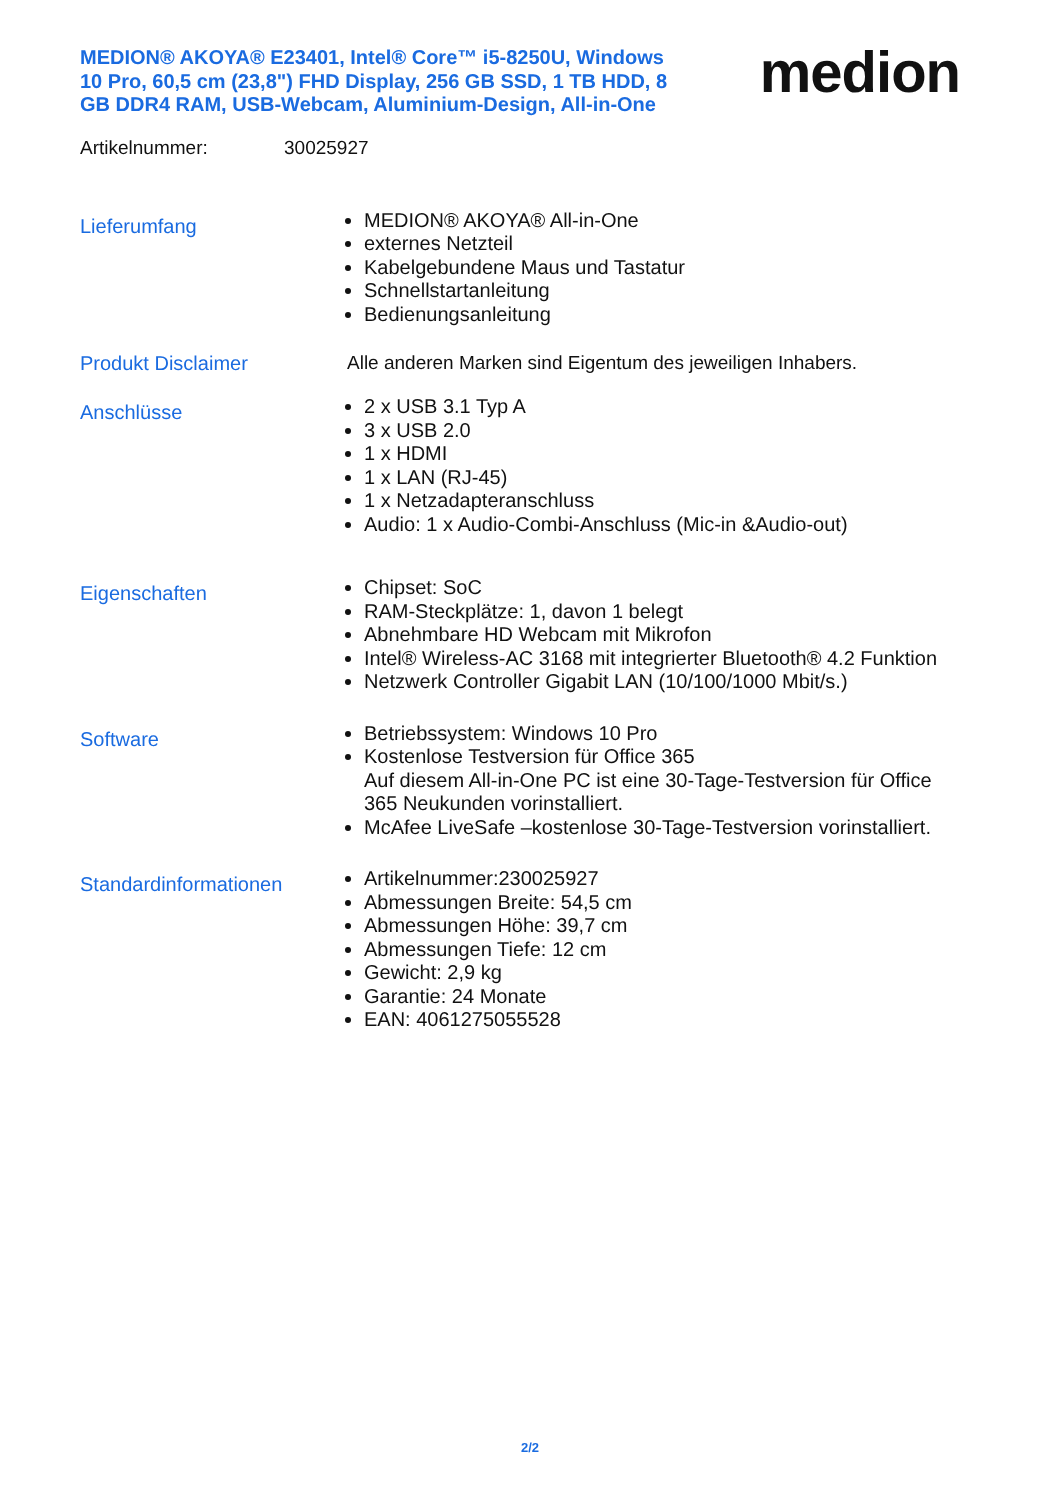MEDION® AKOYA® E23401, Intel® Core™ i5-8250U, Windows 10 Pro, 60,5 cm (23,8") FHD Display, 256 GB SSD, 1 TB HDD, 8 GB DDR4 RAM, USB-Webcam, Aluminium-Design, All-in-One
medion
Artikelnummer: 30025927
Lieferumfang
MEDION® AKOYA® All-in-One
externes Netzteil
Kabelgebundene Maus und Tastatur
Schnellstartanleitung
Bedienungsanleitung
Produkt Disclaimer Alle anderen Marken sind Eigentum des jeweiligen Inhabers.
Anschlüsse
2 x USB 3.1 Typ A
3 x USB 2.0
1 x HDMI
1 x LAN (RJ-45)
1 x Netzadapteranschluss
Audio: 1 x Audio-Combi-Anschluss (Mic-in &Audio-out)
Eigenschaften
Chipset: SoC
RAM-Steckplätze: 1, davon 1 belegt
Abnehmbare HD Webcam mit Mikrofon
Intel® Wireless-AC 3168 mit integrierter Bluetooth® 4.2 Funktion
Netzwerk Controller Gigabit LAN (10/100/1000 Mbit/s.)
Software
Betriebssystem: Windows 10 Pro
Kostenlose Testversion für Office 365
Auf diesem All-in-One PC ist eine 30-Tage-Testversion für Office 365 Neukunden vorinstalliert.
McAfee LiveSafe –kostenlose 30-Tage-Testversion vorinstalliert.
Standardinformationen
Artikelnummer:230025927
Abmessungen Breite: 54,5 cm
Abmessungen Höhe: 39,7 cm
Abmessungen Tiefe: 12 cm
Gewicht: 2,9 kg
Garantie: 24 Monate
EAN: 4061275055528
2/2